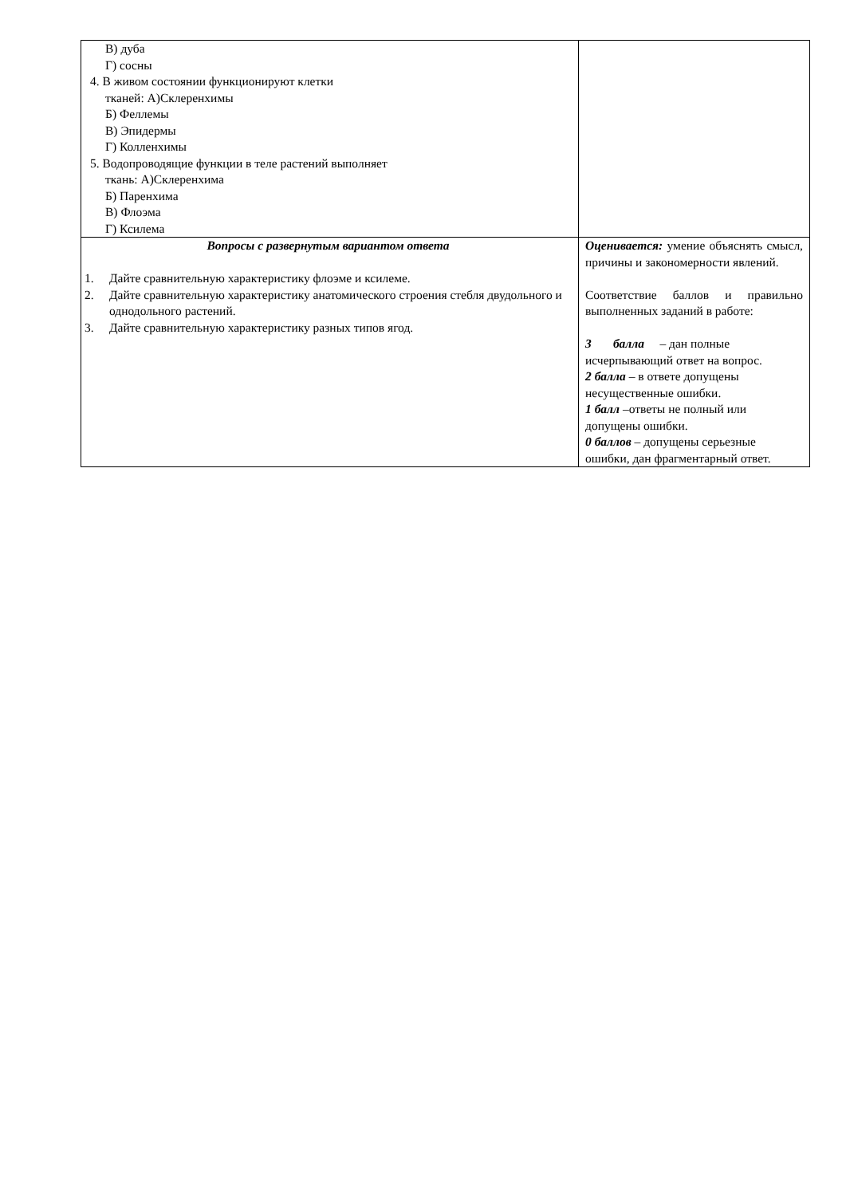| В) дуба Г) сосны 4. В живом состоянии функционируют клетки тканей: А)Склеренхимы Б) Феллемы В) Эпидермы Г) Колленхимы 5. Водопроводящие функции в теле растений выполняет ткань: А)Склеренхима Б) Паренхима В) Флоэма Г) Ксилема | |
| Вопросы с развернутым вариантом ответа 1. Дайте сравнительную характеристику флоэме и ксилеме. 2. Дайте сравнительную характеристику анатомического строения стебля двудольного и однодольного растений. 3. Дайте сравнительную характеристику разных типов ягод. | Оценивается: умение объяснять смысл, причины и закономерности явлений. Соответствие баллов и правильно выполненных заданий в работе: 3 балла – дан полные исчерпывающий ответ на вопрос. 2 балла – в ответе допущены несущественные ошибки. 1 балл –ответы не полный или допущены ошибки. 0 баллов – допущены серьезные ошибки, дан фрагментарный ответ. |